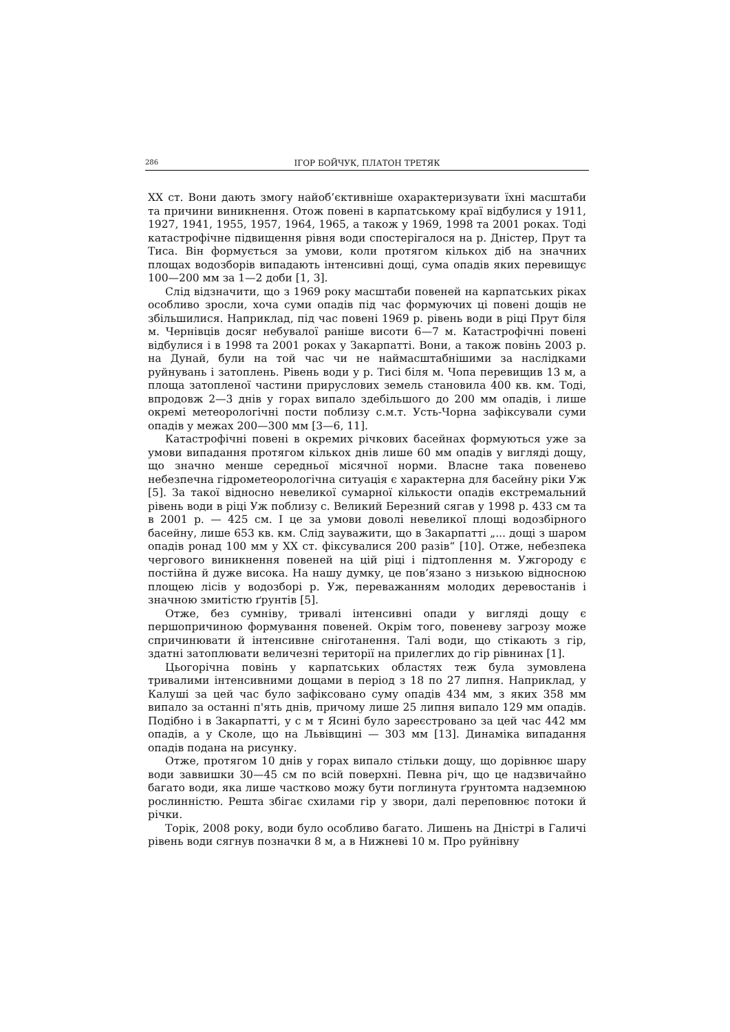286 ІГОР БОЙЧУК, ПЛАТОН ТРЕТЯК
XX ст. Вони дають змогу найоб’єктивніше охарактеризувати їхні масштаби та причини виникнення. Отож повені в карпатському краї відбулися у 1911, 1927, 1941, 1955, 1957, 1964, 1965, а також у 1969, 1998 та 2001 роках. Тоді катастрофічне підвищення рівня води спостерігалося на р. Дністер, Прут та Тиса. Він формується за умови, коли протягом кількох діб на значних площах водозборів випадають інтенсивні дощі, сума опадів яких перевищує 100—200 мм за 1—2 доби [1, 3].
Слід відзначити, що з 1969 року масштаби повеней на карпатських ріках особливо зросли, хоча суми опадів під час формуючих ці повені дощів не збільшилися. Наприклад, під час повені 1969 р. рівень води в ріці Прут біля м. Чернівців досяг небувалої раніше висоти 6—7 м. Катастрофічні повені відбулися і в 1998 та 2001 роках у Закарпатті. Вони, а також повінь 2003 р. на Дунай, були на той час чи не наймасштабнішими за наслідками руйнувань і затоплень. Рівень води у р. Тисі біля м. Чопа перевищив 13 м, а площа затопленої частини прируслових земель становила 400 кв. км. Тоді, впродовж 2—3 днів у горах випало здебільшого до 200 мм опадів, і лише окремі метеорологічні пости поблизу с.м.т. Усть-Чорна зафіксували суми опадів у межах 200—300 мм [3—6, 11].
Катастрофічні повені в окремих річкових басейнах формуються уже за умови випадання протягом кількох днів лише 60 мм опадів у вигляді дощу, що значно менше середньої місячної норми. Власне така повенево небезпечна гідрометеорологічна ситуація є характерна для басейну ріки Уж [5]. За такої відносно невеликої сумарної кількости опадів екстремальний рівень води в ріці Уж поблизу с. Великий Березний сягав у 1998 р. 433 см та в 2001 р. — 425 см. І це за умови доволі невеликої площі водозбірного басейну, лише 653 кв. км. Слід зауважити, що в Закарпатті „... дощі з шаром опадів ронад 100 мм у XX ст. фіксувалися 200 разів“ [10]. Отже, небезпека чергового виникнення повеней на цій ріці і підтоплення м. Ужгороду є постійна й дуже висока. На нашу думку, це пов’язано з низькою відносною площею лісів у водозборі р. Уж, переважанням молодих деревостанів і значною змитістю ґрунтів [5].
Отже, без сумніву, тривалі інтенсивні опади у вигляді дощу є першопричиною формування повеней. Окрім того, повеневу загрозу може спричинювати й інтенсивне сніготанення. Талі води, що стікають з гір, здатні затоплювати величезні території на прилеглих до гір рівнинах [1].
Цьогорічна повінь у карпатських областях теж була зумовлена тривалими інтенсивними дощами в період з 18 по 27 липня. Наприклад, у Калуші за цей час було зафіксовано суму опадів 434 мм, з яких 358 мм випало за останні п'ять днів, причому лише 25 липня випало 129 мм опадів. Подібно і в Закарпатті, у с м т Ясині було зареєстровано за цей час 442 мм опадів, а у Сколе, що на Львівщині — 303 мм [13]. Динаміка випадання опадів подана на рисунку.
Отже, протягом 10 днів у горах випало стільки дощу, що дорівнює шару води заввишки 30—45 см по всій поверхні. Певна річ, що це надзвичайно багато води, яка лише частково можу бути поглинута ґрунтомта надземною рослинністю. Решта збігає схилами гір у звори, далі переповнює потоки й річки.
Торік, 2008 року, води було особливо багато. Лишень на Дністрі в Галичі рівень води сягнув позначки 8 м, а в Нижневі 10 м. Про руйнівну